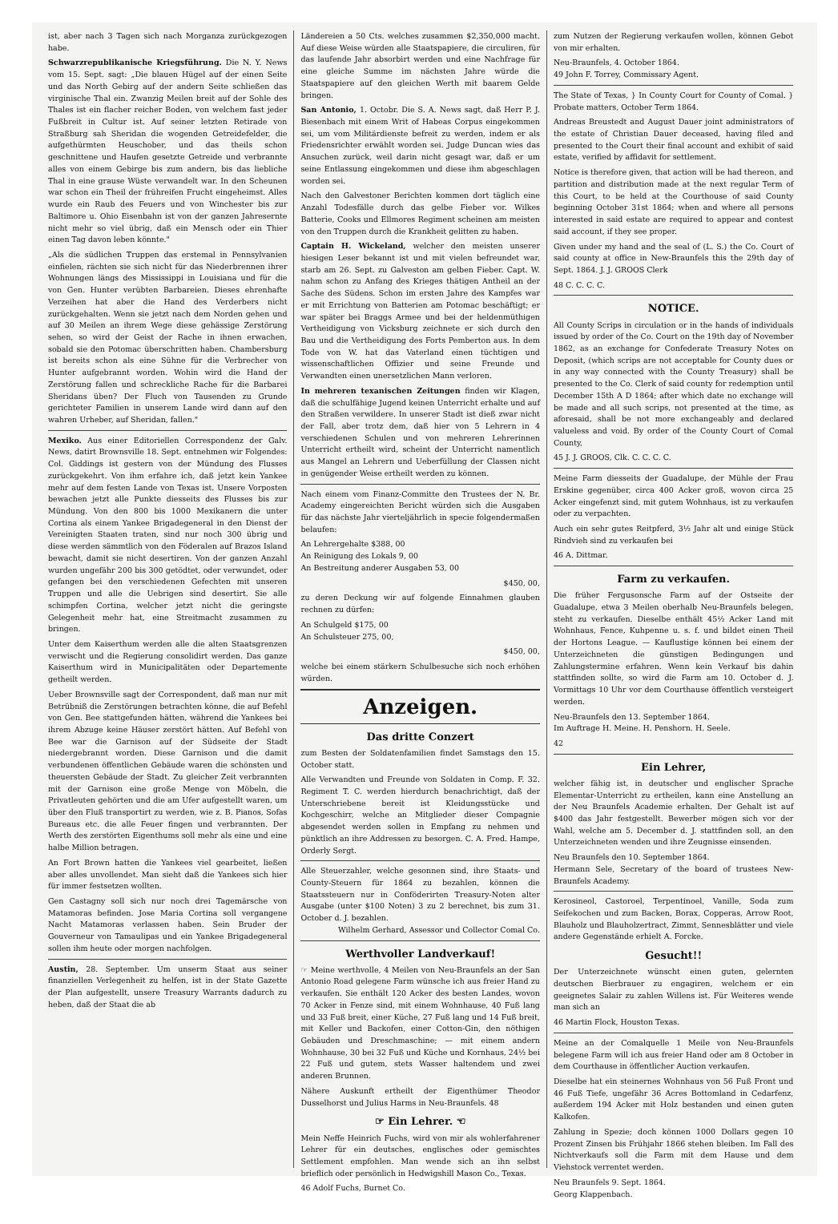ist, aber nach 3 Tagen sich nach Morganza zurückgezogen habe.
Schwarzrepublikanische Kriegsführung. Die N. Y. News vom 15. Sept. sagt: „Die blauen Hügel auf der einen Seite und das North Gebirg auf der andern Seite schließen das virginische Thal ein. Zwanzig Meilen breit auf der Sohle des Thales ist ein flacher reicher Boden, von welchem fast jeder Fußbreit in Cultur ist. Auf seiner letzten Retirade von Straßburg sah Sheridan die wogenden Getreidefelder, die aufgethürmten Heuschober, und das theils schon geschnittene und Haufen gesetzte Getreide und verbrannte alles von einem Gebirge bis zum andern, bis das liebliche Thal in eine grause Wüste verwandelt war. In den Scheunen war schon ein Theil der frühreifen Frucht eingeheimst. Alles wurde ein Raub des Feuers und von Winchester bis zur Baltimore u. Ohio Eisenbahn ist von der ganzen Jahresernte nicht mehr so viel übrig, daß ein Mensch oder ein Thier einen Tag davon leben könnte."
„Als die südlichen Truppen das erstemal in Pennsylvanien einfielen, rächten sie sich nicht für das Niederbrennen ihrer Wohnungen längs des Mississippi in Louisiana und für die von Gen. Hunter verübten Barbareien. Dieses ehrenhafte Verzeihen hat aber die Hand des Verderbers nicht zurückgehalten. Wenn sie jetzt nach dem Norden gehen und auf 30 Meilen an ihrem Wege diese gehässige Zerstörung sehen, so wird der Geist der Rache in ihnen erwachen, sobald sie den Potomac überschritten haben. Chambersburg ist bereits schon als eine Sühne für die Verbrecher von Hunter aufgebrannt worden. Wohin wird die Hand der Zerstörung fallen und schreckliche Rache für die Barbarei Sheridans üben? Der Fluch von Tausenden zu Grunde gerichteter Familien in unserem Lande wird dann auf den wahren Urheber, auf Sheridan, fallen."
Mexiko. Aus einer Editoriellen Correspondenz der Galv. News, datirt Brownsville 18. Sept. entnehmen wir Folgendes: Col. Giddings ist gestern von der Mündung des Flusses zurückgekehrt. Von ihm erfahre ich, daß jetzt kein Yankee mehr auf dem festen Lande von Texas ist. Unsere Vorposten bewachen jetzt alle Punkte diesseits des Flusses bis zur Mündung. Von den 800 bis 1000 Mexikanern die unter Cortina als einem Yankee Brigadegeneral in den Dienst der Vereinigten Staaten traten, sind nur noch 300 übrig und diese werden sämmtlich von den Föderalen auf Brazos Island bewacht, damit sie nicht desertiren. Von der ganzen Anzahl wurden ungefähr 200 bis 300 getödtet, oder verwundet, oder gefangen bei den verschiedenen Gefechten mit unseren Truppen und alle die Uebrigen sind desertirt. Sie alle schimpfen Cortina, welcher jetzt nicht die geringste Gelegenheit mehr hat, eine Streitmacht zusammen zu bringen.
Unter dem Kaiserthum werden alle die alten Staatsgrenzen verwischt und die Regierung consolidirt werden. Das ganze Kaiserthum wird in Municipalitäten oder Departemente getheilt werden.
Ueber Brownsville sagt der Correspondent, daß man nur mit Betrübniß die Zerstörungen betrachten könne, die auf Befehl von Gen. Bee stattgefunden hätten, während die Yankees bei ihrem Abzuge keine Häuser zerstört hätten. Auf Befehl von Bee war die Garnison auf der Südseite der Stadt niedergebrannt worden. Diese Garnison und die damit verbundenen öffentlichen Gebäude waren die schönsten und theuersten Gebäude der Stadt. Zu gleicher Zeit verbrannten mit der Garnison eine große Menge von Möbeln, die Privatleuten gehörten und die am Ufer aufgestellt waren, um über den Fluß transportirt zu werden, wie z. B. Pianos, Sofas Bureaus etc. die alle Feuer fingen und verbrannten. Der Werth des zerstörten Eigenthums soll mehr als eine und eine halbe Million betragen.
An Fort Brown hatten die Yankees viel gearbeitet, ließen aber alles unvollendet. Man sieht daß die Yankees sich hier für immer festsetzen wollten.
Gen Castagny soll sich nur noch drei Tagemärsche von Matamoras befinden. Jose Maria Cortina soll vergangene Nacht Matamoras verlassen haben. Sein Bruder der Gouverneur von Tamaulipas und ein Yankee Brigadegeneral sollen ihm heute oder morgen nachfolgen.
Austin, 28. September. Um unserm Staat aus seiner finanziellen Verlegenheit zu helfen, ist in der State Gazette der Plan aufgestellt, unsere Treasury Warrants dadurch zu heben, daß der Staat die ab
Ländereien a 50 Cts. welches zusammen $2,350,000 macht. Auf diese Weise würden alle Staatspapiere, die circuliren, für das laufende Jahr absorbirt werden und eine Nachfrage für eine gleiche Summe im nächsten Jahre würde die Staatspapiere auf den gleichen Werth mit baarem Gelde bringen.
San Antonio, 1. Octobr. Die S. A. News sagt, daß Herr P. J. Biesenbach mit einem Writ of Habeas Corpus eingekommen sei, um vom Militärdienste befreit zu werden, indem er als Friedensrichter erwählt worden sei. Judge Duncan wies das Ansuchen zurück, weil darin nicht gesagt war, daß er um seine Entlassung eingekommen und diese ihm abgeschlagen worden sei.
Nach den Galvestoner Berichten kommen dort täglich eine Anzahl Todesfälle durch das gelbe Fieber vor. Wilkes Batterie, Cooks und Ellmores Regiment scheinen am meisten von den Truppen durch die Krankheit gelitten zu haben.
Captain H. Wickeland, welcher den meisten unserer hiesigen Leser bekannt ist und mit vielen befreundet war, starb am 26. Sept. zu Galveston am gelben Fieber. Capt. W. nahm schon zu Anfang des Krieges thätigen Antheil an der Sache des Südens. Schon im ersten Jahre des Kampfes war er mit Errichtung von Batterien am Potomac beschäftigt; er war später bei Braggs Armee und bei der heldenmüthigen Vertheidigung von Vicksburg zeichnete er sich durch den Bau und die Vertheidigung des Forts Pemberton aus. In dem Tode von W. hat das Vaterland einen tüchtigen und wissenschaftlichen Offizier und seine Freunde und Verwandten einen unersetzlichen Mann verloren.
In mehreren texanischen Zeitungen finden wir Klagen, daß die schulfähige Jugend keinen Unterricht erhalte und auf den Straßen verwildere. In unserer Stadt ist dieß zwar nicht der Fall, aber trotz dem, daß hier von 5 Lehrern in 4 verschiedenen Schulen und von mehreren Lehrerinnen Unterricht ertheilt wird, scheint der Unterricht namentlich aus Mangel an Lehrern und Ueberfüllung der Classen nicht in genügender Weise ertheilt werden zu können.
Nach einem vom Finanz-Committe den Trustees der N. Br. Academy eingereichten Bericht würden sich die Ausgaben für das nächste Jahr vierteljährlich in specie folgendermaßen belaufen:
An Lehrergehalte $388, 00
An Reinigung des Lokals 9, 00
An Bestreitung anderer Ausgaben 53, 00
$450, 00,
zu deren Deckung wir auf folgende Einnahmen glauben rechnen zu dürfen:
An Schulgeld $175, 00
An Schulsteuer 275, 00,
$450, 00,
welche bei einem stärkern Schulbesuche sich noch erhöhen würden.
Anzeigen.
Das dritte Conzert
zum Besten der Soldatenfamilien findet Samstags den 15. October statt.
Alle Verwandten und Freunde von Soldaten in Comp. F. 32. Regiment T. C. werden hierdurch benachrichtigt, daß der Unterschriebene bereit ist Kleidungsstücke und Kochgeschirr, welche an Mitglieder dieser Compagnie abgesendet werden sollen in Empfang zu nehmen und pünktlich an ihre Addressen zu besorgen. C. A. Fred. Hampe, Orderly Sergt.
Alle Steuerzahler, welche gesonnen sind, ihre Staats- und County-Steuern für 1864 zu bezahlen, können die Staatssteuern nur in Conföderirten Treasury-Noten alter Ausgabe (unter $100 Noten) 3 zu 2 berechnet, bis zum 31. October d. J. bezahlen.
Wilhelm Gerhard, Assessor und Collector Comal Co.
Werthvoller Landverkauf!
☞ Meine werthvolle, 4 Meilen von Neu-Braunfels an der San Antonio Road gelegene Farm wünsche ich aus freier Hand zu verkaufen. Sie enthält 120 Acker des besten Landes, wovon 70 Acker in Fenze sind, mit einem Wohnhause, 40 Fuß lang und 33 Fuß breit, einer Küche, 27 Fuß lang und 14 Fuß breit, mit Keller und Backofen, einer Cotton-Gin, den nöthigen Gebäuden und Dreschmaschine; — mit einem andern Wohnhause, 30 bei 32 Fuß und Küche und Kornhaus, 24½ bei 22 Fuß und gutem, stets Wasser haltendem und zwei anderen Brunnen.
Nähere Auskunft ertheilt der Eigenthümer Theodor Dusselhorst und Julius Harms in Neu-Braunfels. 48
☞ Ein Lehrer. ☜
Mein Neffe Heinrich Fuchs, wird von mir als wohlerfahrener Lehrer für ein deutsches, englisches oder gemischtes Settlement empfohlen. Man wende sich an ihn selbst brieflich oder persönlich in Hedwigshill Mason Co., Texas.
46 Adolf Fuchs, Burnet Co.
zum Nutzen der Regierung verkaufen wollen, können Gebot von mir erhalten.
Neu-Braunfels, 4. October 1864.
49 John F. Torrey, Commissary Agent.
The State of Texas, } In County Court for County of Comal. } Probate matters, October Term 1864.
Andreas Breustedt and August Dauer joint administrators of the estate of Christian Dauer deceased, having filed and presented to the Court their final account and exhibit of said estate, verified by affidavit for settlement.
Notice is therefore given, that action will be had thereon, and partition and distribution made at the next regular Term of this Court, to be held at the Courthouse of said County beginning October 31st 1864; when and where all persons interested in said estate are required to appear and contest said account, if they see proper.
Given under my hand and the seal of (L. S.) the Co. Court of said county at office in New-Braunfels this the 29th day of Sept. 1864. J. J. GROOS Clerk
48 C. C. C. C.
NOTICE.
All County Scrips in circulation or in the hands of individuals issued by order of the Co. Court on the 19th day of November 1862, as an exchange for Confederate Treasury Notes on Deposit, (which scrips are not acceptable for County dues or in any way connected with the County Treasury) shall be presented to the Co. Clerk of said county for redemption until December 15th A D 1864; after which date no exchange will be made and all such scrips, not presented at the time, as aforesaid, shall be not more exchangeably and declared valueless and void. By order of the County Court of Comal County,
45 J. J. GROOS, Clk. C. C. C. C.
Meine Farm diesseits der Guadalupe, der Mühle der Frau Erskine gegenüber, circa 400 Acker groß, wovon circa 25 Acker eingefenzt sind, mit gutem Wohnhaus, ist zu verkaufen oder zu verpachten.
Auch ein sehr gutes Reitpferd, 3½ Jahr alt und einige Stück Rindvieh sind zu verkaufen bei
46 A. Dittmar.
Farm zu verkaufen.
Die früher Fergusonsche Farm auf der Ostseite der Guadalupe, etwa 3 Meilen oberhalb Neu-Braunfels belegen, steht zu verkaufen. Dieselbe enthält 45½ Acker Land mit Wohnhaus, Fence, Kuhpenne u. s. f. und bildet einen Theil der Hortons League. — Kauflustige können bei einem der Unterzeichneten die günstigen Bedingungen und Zahlungstermine erfahren. Wenn kein Verkauf bis dahin stattfinden sollte, so wird die Farm am 10. October d. J. Vormittags 10 Uhr vor dem Courthause öffentlich versteigert werden.
Neu-Braunfels den 13. September 1864.
Im Auftrage H. Meine. H. Penshorn. H. Seele.
42
Ein Lehrer,
welcher fähig ist, in deutscher und englischer Sprache Elementar-Unterricht zu ertheilen, kann eine Anstellung an der Neu Braunfels Academie erhalten. Der Gehalt ist auf $400 das Jahr festgestellt. Bewerber mögen sich vor der Wahl, welche am 5. December d. J. stattfinden soll, an den Unterzeichneten wenden und ihre Zeugnisse einsenden.
Neu Braunfels den 10. September 1864.
Hermann Sele, Secretary of the board of trustees New-Braunfels Academy.
Kerosineol, Castoroel, Terpentinoel, Vanille, Soda zum Seifekochen und zum Backen, Borax, Copperas, Arrow Root, Blauholz und Blauholzertract, Zimmt, Sennesblätter und viele andere Gegenstände erhielt A. Forcke.
Gesucht!!
Der Unterzeichnete wünscht einen guten, gelernten deutschen Bierbrauer zu engagiren, welchem er ein geeignetes Salair zu zahlen Willens ist. Für Weiteres wende man sich an
46 Martin Flock, Houston Texas.
Meine an der Comalquelle 1 Meile von Neu-Braunfels belegene Farm will ich aus freier Hand oder am 8 October in dem Courthause in öffentlicher Auction verkaufen.
Dieselbe hat ein steinernes Wohnhaus von 56 Fuß Front und 46 Fuß Tiefe, ungefähr 36 Acres Bottomland in Cedarfenz, außerdem 194 Acker mit Holz bestanden und einen guten Kalkofen.
Zahlung in Spezie; doch können 1000 Dollars gegen 10 Prozent Zinsen bis Frühjahr 1866 stehen bleiben. Im Fall des Nichtverkaufs soll die Farm mit dem Hause und dem Viehstock verrentet werden.
Neu Braunfels 9. Sept. 1864.
Georg Klappenbach.